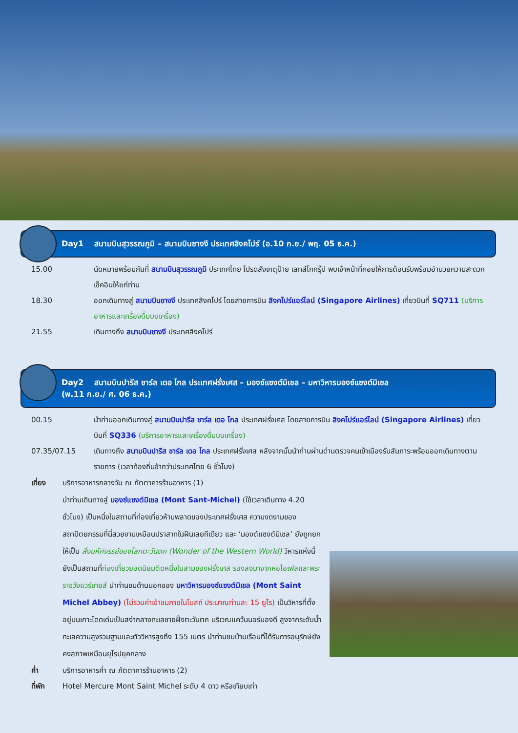Day1 สนามบินสุวรรณภูมิ – สนามบินชางงี ประเทศสิงคโปร์ (อ.10 ก.ย./ พฤ. 05 ธ.ค.)
15.00 นัดหมายพร้อมกันที่ สนามบินสุวรรณภูมิ ประเทศไทย โปรดสังเกตุป้าย เลทส์โกกรุ๊ป พบเจ้าหน้าที่คอยให้การต้อนรับพร้อมอำนวยความสะดวกเช็คอินให้แก่ท่าน
18.30 ออกเดินทางสู่ สนามบินชางงี ประเทศสิงคโปร์ โดยสายการบิน สิงคโปร์แอร์ไลน์ (Singapore Airlines) เที่ยวบินที่ SQ711 (บริการอาหารและเครื่องดื่มบนเครื่อง)
21.55 เดินทางถึง สนามบินชางงี ประเทศสิงคโปร์
Day2 สนามบินปารีส ชาร์ล เดอ โกล ประเทศฝรั่งเศส – มองซ์แซงต์มิเชล – มหาวิหารมองซ์แซงต์มิเชล
(พ.11 ก.ย./ ศ. 06 ธ.ค.)
00.15 นำท่านออกเดินทางสู่ สนามบินปารีส ชาร์ล เดอ โกล ประเทศฝรั่งเศส โดยสายการบิน สิงคโปร์แอร์ไลน์ (Singapore Airlines) เที่ยวบินที่ SQ336 (บริการอาหารและเครื่องดื่มบนเครื่อง)
07.35/07.15 เดินทางถึง สนามบินปารีส ชาร์ล เดอ โกล ประเทศฝรั่งเศส หลังจากนั้นนำท่านผ่านด่านตรวจคนเข้าเมืองรับสัมภาระพร้อมออกเดินทางตามรายการ (เวลาท้องถิ่นช้ากว่าประเทศไทย 6 ชั่วโมง)
เที่ยง บริการอาหารกลางวัน ณ ภัตตาคารร้านอาหาร (1)
นำท่านเดินทางสู่ มองซ์แซงต์มิเชล (Mont Sant-Michel) (ใช้เวลาเดินทาง 4.20 ชั่วโมง) เป็นหนึ่งในสถานที่ท่องเที่ยวห้ามพลาดของประเทศฝรั่งเศส ความงดงามของสถาปัตยกรรมที่นี่สวยงามเหมือนปราสาทในฝันเลยทีเดียว และ ‘มองต์แซงต์มิเชล’ ยังถูกยกให้เป็น สิ่งมหัศจรรย์ของโลกตะวันตก (Wonder of the Western World) วิหารแห่งนี้ยังเป็นสถานที่ท่องเที่ยวยอดนิยมติดหนึ่งในสามของฝรั่งเศส รองลงมาจากหอไอเฟลและพระราชวังแวร์ซายส์ นำท่านชมด้านนอกของ มหาวิหารมองซ์แซงต์มิเชล (Mont Saint Michel Abbey) (ไม่รวมค่าเข้าชมภายในโบสถ์ ประมาณท่านละ 15 ยูโร) เป็นวิหารที่ตั้งอยู่บนเกาะโดดเด่นเป็นสง่ากลางทะเลชายฝั่งตะวันตก บริเวณแคว้นนอร์มองดี สูงจากระดับน้ำทะเลความสูงรวมฐานและตัววิหารสูงถึง 155 เมตร นำท่านชมบ้านเรือนที่ได้รับการอนุรักษ์ยังคงสภาพเหมือนยุโรปยุคกลาง
ค่ำ บริการอาหารค่ำ ณ ภัตตาคารร้านอาหาร (2)
ที่พัก Hotel Mercure Mont Saint Michel ระดับ 4 ดาว หรือเทียบเท่า